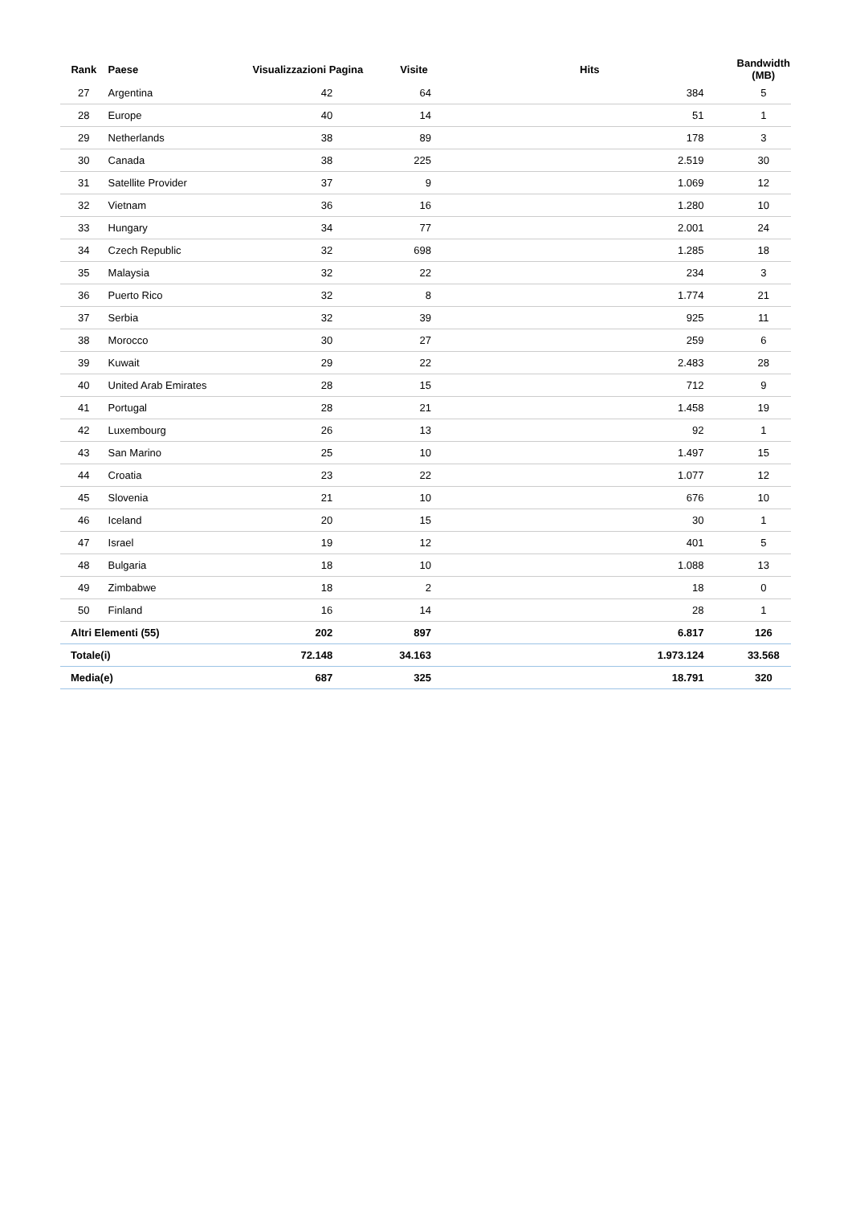| Rank | Paese | Visualizzazioni Pagina | Visite | Hits | Bandwidth (MB) |
| --- | --- | --- | --- | --- | --- |
| 27 | Argentina | 42 | 64 | 384 | 5 |
| 28 | Europe | 40 | 14 | 51 | 1 |
| 29 | Netherlands | 38 | 89 | 178 | 3 |
| 30 | Canada | 38 | 225 | 2.519 | 30 |
| 31 | Satellite Provider | 37 | 9 | 1.069 | 12 |
| 32 | Vietnam | 36 | 16 | 1.280 | 10 |
| 33 | Hungary | 34 | 77 | 2.001 | 24 |
| 34 | Czech Republic | 32 | 698 | 1.285 | 18 |
| 35 | Malaysia | 32 | 22 | 234 | 3 |
| 36 | Puerto Rico | 32 | 8 | 1.774 | 21 |
| 37 | Serbia | 32 | 39 | 925 | 11 |
| 38 | Morocco | 30 | 27 | 259 | 6 |
| 39 | Kuwait | 29 | 22 | 2.483 | 28 |
| 40 | United Arab Emirates | 28 | 15 | 712 | 9 |
| 41 | Portugal | 28 | 21 | 1.458 | 19 |
| 42 | Luxembourg | 26 | 13 | 92 | 1 |
| 43 | San Marino | 25 | 10 | 1.497 | 15 |
| 44 | Croatia | 23 | 22 | 1.077 | 12 |
| 45 | Slovenia | 21 | 10 | 676 | 10 |
| 46 | Iceland | 20 | 15 | 30 | 1 |
| 47 | Israel | 19 | 12 | 401 | 5 |
| 48 | Bulgaria | 18 | 10 | 1.088 | 13 |
| 49 | Zimbabwe | 18 | 2 | 18 | 0 |
| 50 | Finland | 16 | 14 | 28 | 1 |
| Altri Elementi (55) | | 202 | 897 | 6.817 | 126 |
| Totale(i) | | 72.148 | 34.163 | 1.973.124 | 33.568 |
| Media(e) | | 687 | 325 | 18.791 | 320 |